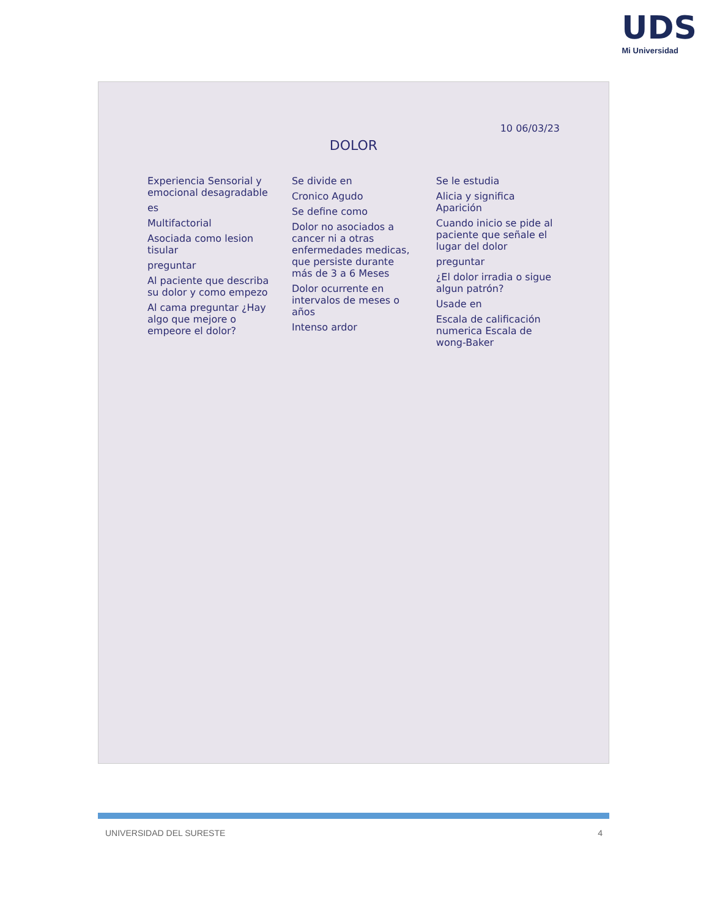UDS
Mi Universidad
10 06/03/23
DOLOR
Experiencia Sensorial y emocional desagradable
es
Multifactorial
Asociada como lesion tisular
preguntar
Al paciente que describa su dolor y como empezo
Al cama preguntar ¿Hay algo que mejore o empeore el dolor?
Se divide en
Cronico Agudo
Se define como
Dolor no asociados a cancer ni a otras enfermedades medicas, que persiste durante más de 3 a 6 Meses
Dolor ocurrente en intervalos de meses o años
Intenso ardor
Se le estudia
Alicia y significa Aparición
Cuando inicio se pide al paciente que señale el lugar del dolor
preguntar
¿El dolor irradia o sigue algun patrón?
Usade en
Escala de calificación numerica Escala de wong-Baker
UNIVERSIDAD DEL SURESTE 4